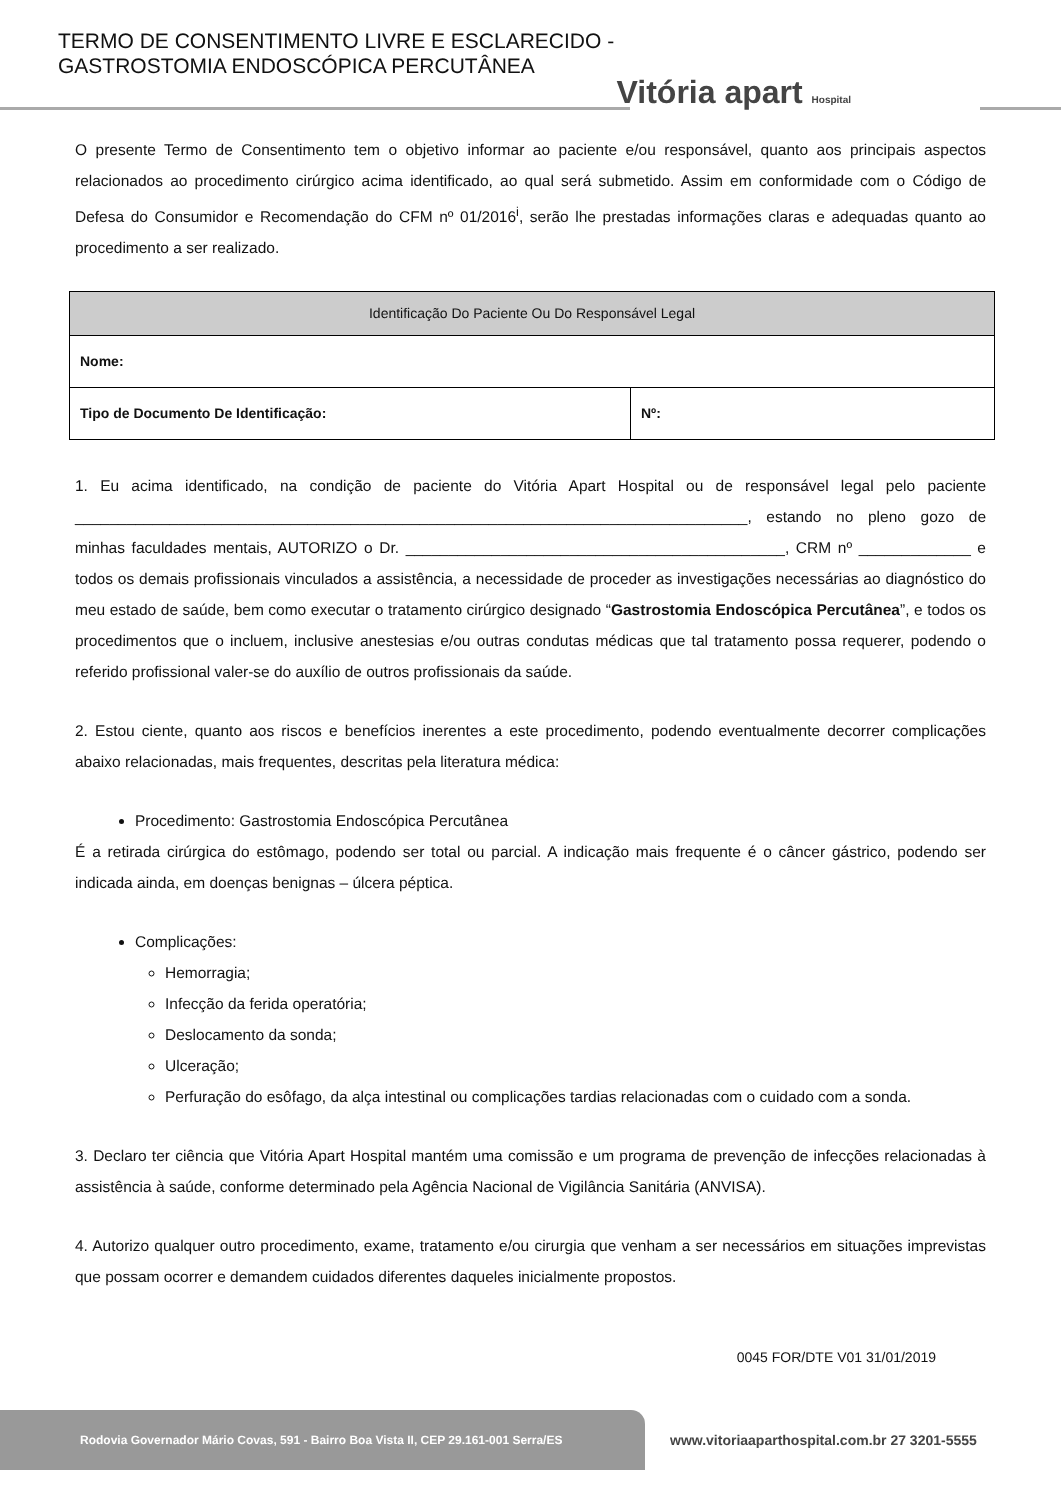TERMO DE CONSENTIMENTO LIVRE E ESCLARECIDO -
GASTROSTOMIA ENDOSCÓPICA PERCUTÂNEA
Vitória apart Hospital
O presente Termo de Consentimento tem o objetivo informar ao paciente e/ou responsável, quanto aos principais aspectos relacionados ao procedimento cirúrgico acima identificado, ao qual será submetido. Assim em conformidade com o Código de Defesa do Consumidor e Recomendação do CFM nº 01/2016<sup>i</sup>, serão lhe prestadas informações claras e adequadas quanto ao procedimento a ser realizado.
| Identificação Do Paciente Ou Do Responsável Legal | |
| --- | --- |
| Nome: | |
| Tipo de Documento De Identificação: | Nº: |
1. Eu acima identificado, na condição de paciente do Vitória Apart Hospital ou de responsável legal pelo paciente ______________________________________________________________________________, estando no pleno gozo de minhas faculdades mentais, AUTORIZO o Dr. ____________________________________________, CRM nº _____________ e todos os demais profissionais vinculados a assistência, a necessidade de proceder as investigações necessárias ao diagnóstico do meu estado de saúde, bem como executar o tratamento cirúrgico designado “Gastrostomia Endoscópica Percutânea”, e todos os procedimentos que o incluem, inclusive anestesias e/ou outras condutas médicas que tal tratamento possa requerer, podendo o referido profissional valer-se do auxílio de outros profissionais da saúde.
2. Estou ciente, quanto aos riscos e benefícios inerentes a este procedimento, podendo eventualmente decorrer complicações abaixo relacionadas, mais frequentes, descritas pela literatura médica:
Procedimento: Gastrostomia Endoscópica Percutânea
É a retirada cirúrgica do estômago, podendo ser total ou parcial. A indicação mais frequente é o câncer gástrico, podendo ser indicada ainda, em doenças benignas – úlcera péptica.
Complicações:
Hemorragia;
Infecção da ferida operatória;
Deslocamento da sonda;
Ulceração;
Perfuração do esôfago, da alça intestinal ou complicações tardias relacionadas com o cuidado com a sonda.
3. Declaro ter ciência que Vitória Apart Hospital mantém uma comissão e um programa de prevenção de infecções relacionadas à assistência à saúde, conforme determinado pela Agência Nacional de Vigilância Sanitária (ANVISA).
4. Autorizo qualquer outro procedimento, exame, tratamento e/ou cirurgia que venham a ser necessários em situações imprevistas que possam ocorrer e demandem cuidados diferentes daqueles inicialmente propostos.
0045 FOR/DTE V01 31/01/2019
Rodovia Governador Mário Covas, 591 - Bairro Boa Vista II, CEP 29.161-001 Serra/ES
www.vitoriaaparthospital.com.br 27 3201-5555